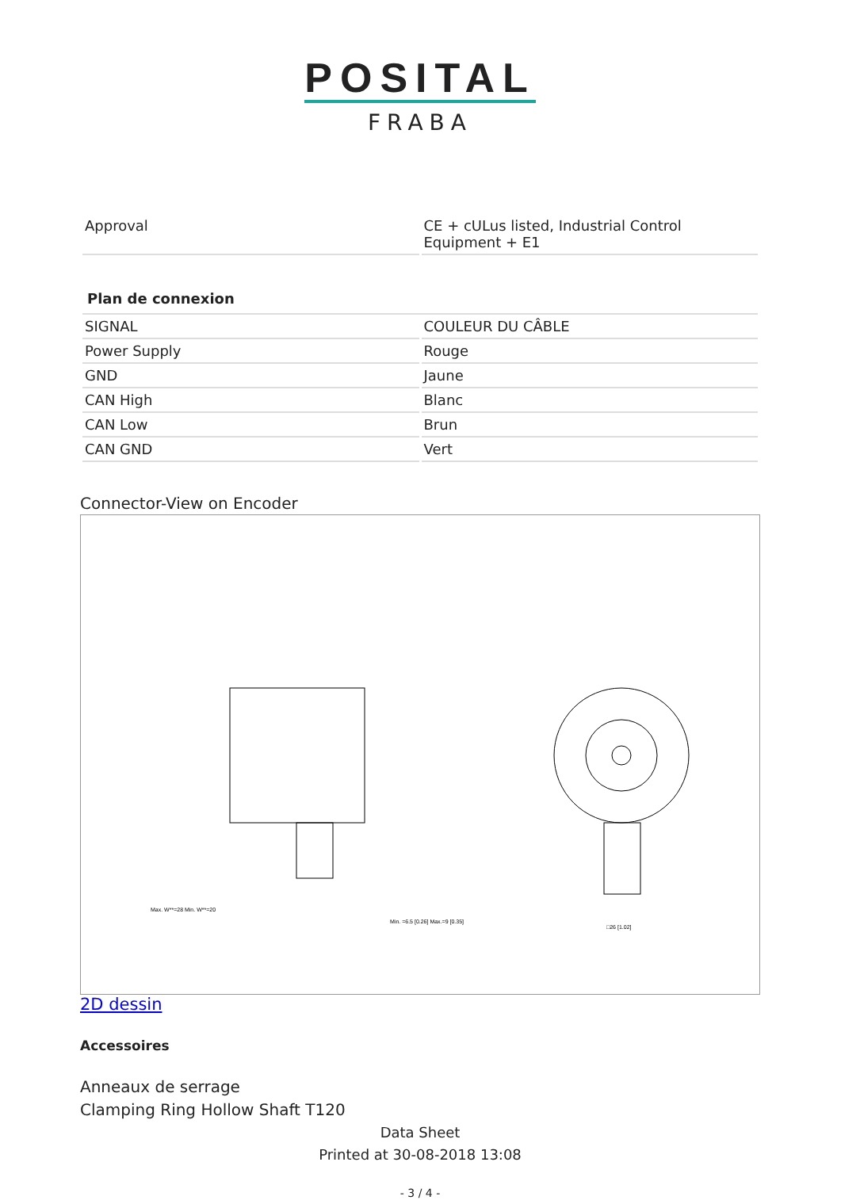POSITAL
FRABA
| Approval | CE + cULus listed, Industrial Control Equipment + E1 |
| Plan de connexion | |
| SIGNAL | COULEUR DU CÂBLE |
| Power Supply | Rouge |
| GND | Jaune |
| CAN High | Blanc |
| CAN Low | Brun |
| CAN GND | Vert |
Connector-View on Encoder
Min. =6.5 [0.26] Max.=9 [0.35]
Max. W**=28 Min. W**=20
□26 [1.02]
2D dessin
Accessoires
Anneaux de serrage
Clamping Ring Hollow Shaft T120
Data Sheet
Printed at 30-08-2018 13:08
- 3 / 4 -